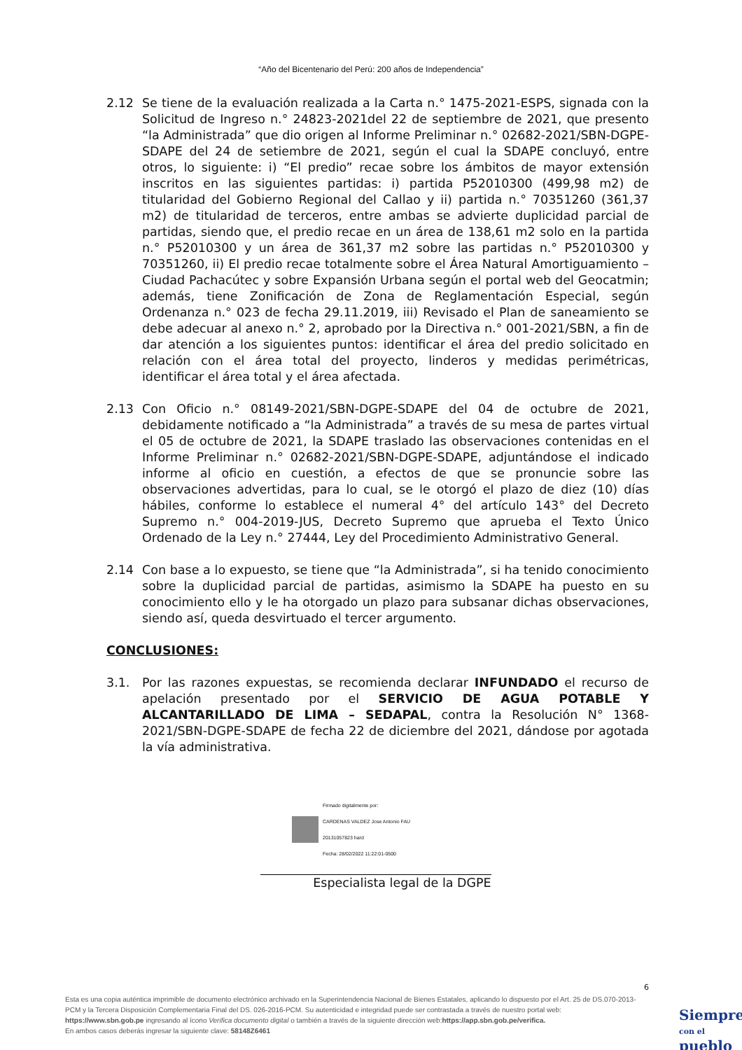“Año del Bicentenario del Perú: 200 años de Independencia”
2.12 Se tiene de la evaluación realizada a la Carta n.° 1475-2021-ESPS, signada con la Solicitud de Ingreso n.° 24823-2021del 22 de septiembre de 2021, que presento “la Administrada” que dio origen al Informe Preliminar n.° 02682-2021/SBN-DGPE-SDAPE del 24 de setiembre de 2021, según el cual la SDAPE concluyó, entre otros, lo siguiente: i) “El predio” recae sobre los ámbitos de mayor extensión inscritos en las siguientes partidas: i) partida P52010300 (499,98 m2) de titularidad del Gobierno Regional del Callao y ii) partida n.° 70351260 (361,37 m2) de titularidad de terceros, entre ambas se advierte duplicidad parcial de partidas, siendo que, el predio recae en un área de 138,61 m2 solo en la partida n.° P52010300 y un área de 361,37 m2 sobre las partidas n.° P52010300 y 70351260, ii) El predio recae totalmente sobre el Área Natural Amortiguamiento – Ciudad Pachacútec y sobre Expansión Urbana según el portal web del Geocatmin; además, tiene Zonificación de Zona de Reglamentación Especial, según Ordenanza n.° 023 de fecha 29.11.2019, iii) Revisado el Plan de saneamiento se debe adecuar al anexo n.° 2, aprobado por la Directiva n.° 001-2021/SBN, a fin de dar atención a los siguientes puntos: identificar el área del predio solicitado en relación con el área total del proyecto, linderos y medidas perimétricas, identificar el área total y el área afectada.
2.13 Con Oficio n.° 08149-2021/SBN-DGPE-SDAPE del 04 de octubre de 2021, debidamente notificado a “la Administrada” a través de su mesa de partes virtual el 05 de octubre de 2021, la SDAPE traslado las observaciones contenidas en el Informe Preliminar n.° 02682-2021/SBN-DGPE-SDAPE, adjuntándose el indicado informe al oficio en cuestión, a efectos de que se pronuncie sobre las observaciones advertidas, para lo cual, se le otorgó el plazo de diez (10) días hábiles, conforme lo establece el numeral 4° del artículo 143° del Decreto Supremo n.° 004-2019-JUS, Decreto Supremo que aprueba el Texto Único Ordenado de la Ley n.° 27444, Ley del Procedimiento Administrativo General.
2.14 Con base a lo expuesto, se tiene que “la Administrada”, si ha tenido conocimiento sobre la duplicidad parcial de partidas, asimismo la SDAPE ha puesto en su conocimiento ello y le ha otorgado un plazo para subsanar dichas observaciones, siendo así, queda desvirtuado el tercer argumento.
CONCLUSIONES:
3.1. Por las razones expuestas, se recomienda declarar INFUNDADO el recurso de apelación presentado por el SERVICIO DE AGUA POTABLE Y ALCANTARILLADO DE LIMA – SEDAPAL, contra la Resolución N° 1368-2021/SBN-DGPE-SDAPE de fecha 22 de diciembre del 2021, dándose por agotada la vía administrativa.
Firmado digitalmente por:
CARDENAS VALDEZ Jose Antonio FAU
20131057823 hard
Fecha: 28/02/2022 11:22:01-0500
Especialista legal de la DGPE
6
Esta es una copia auténtica imprimible de documento electrónico archivado en la Superintendencia Nacional de Bienes Estatales, aplicando lo dispuesto por el Art. 25 de DS.070-2013- PCM y la Tercera Disposición Complementaria Final del DS. 026-2016-PCM. Su autenticidad e integridad puede ser contrastada a través de nuestro portal web: https://www.sbn.gob.pe ingresando al ícono Verifica documento digital o también a través de la siguiente dirección web:https://app.sbn.gob.pe/verifica.
En ambos casos deberás ingresar la siguiente clave: 58148Z6461
Siempre
con el pueblo